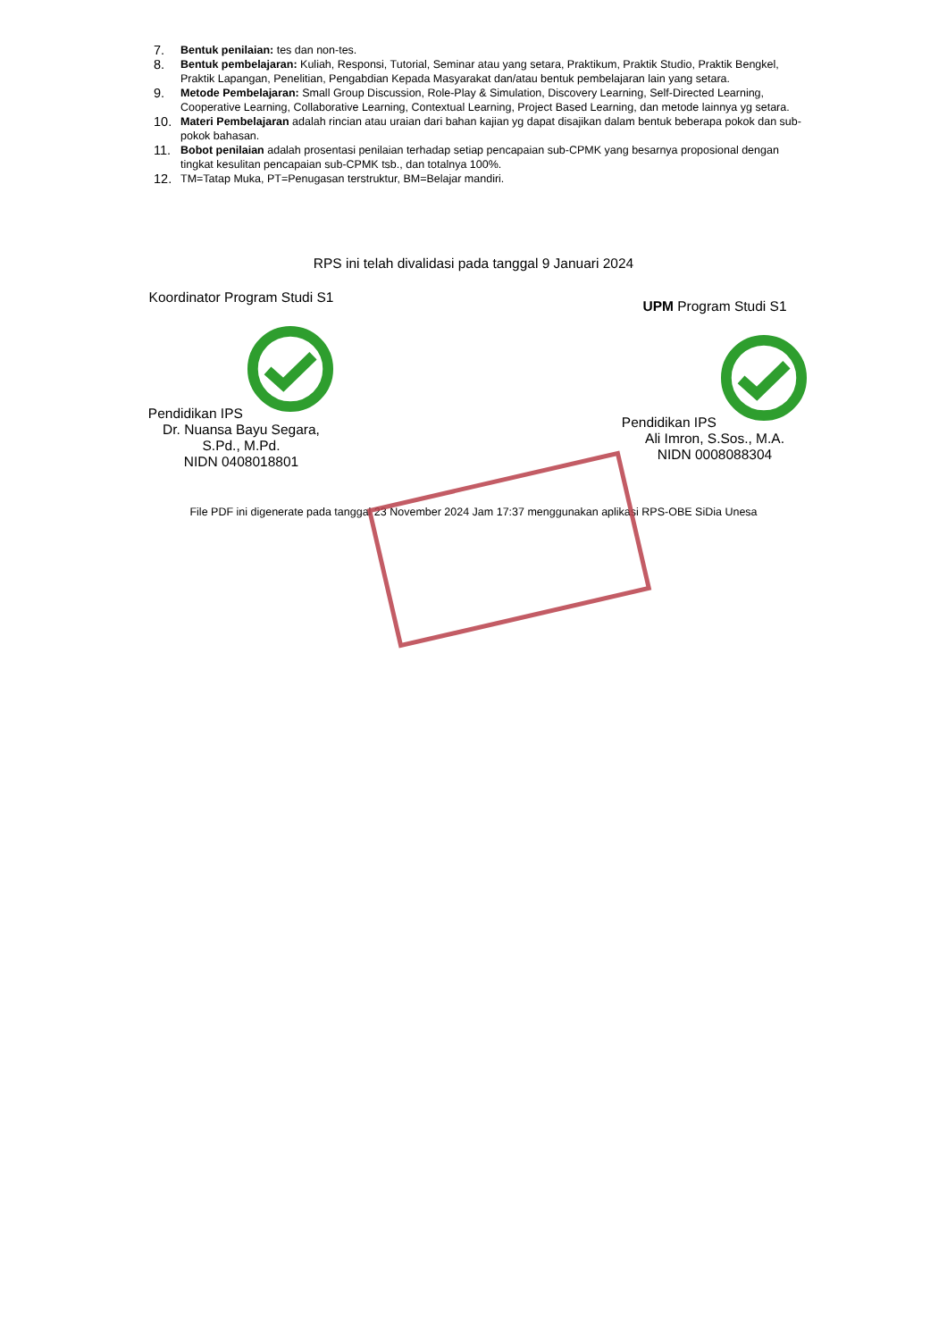7. Bentuk penilaian: tes dan non-tes.
8. Bentuk pembelajaran: Kuliah, Responsi, Tutorial, Seminar atau yang setara, Praktikum, Praktik Studio, Praktik Bengkel, Praktik Lapangan, Penelitian, Pengabdian Kepada Masyarakat dan/atau bentuk pembelajaran lain yang setara.
9. Metode Pembelajaran: Small Group Discussion, Role-Play & Simulation, Discovery Learning, Self-Directed Learning, Cooperative Learning, Collaborative Learning, Contextual Learning, Project Based Learning, dan metode lainnya yg setara.
10. Materi Pembelajaran adalah rincian atau uraian dari bahan kajian yg dapat disajikan dalam bentuk beberapa pokok dan sub-pokok bahasan.
11. Bobot penilaian adalah prosentasi penilaian terhadap setiap pencapaian sub-CPMK yang besarnya proposional dengan tingkat kesulitan pencapaian sub-CPMK tsb., dan totalnya 100%.
12. TM=Tatap Muka, PT=Penugasan terstruktur, BM=Belajar mandiri.
RPS ini telah divalidasi pada tanggal 9 Januari 2024
Koordinator Program Studi S1
Pendidikan IPS
Dr. Nuansa Bayu Segara,
S.Pd., M.Pd.
NIDN 0408018801
UPM Program Studi S1
Pendidikan IPS
Ali Imron, S.Sos., M.A.
NIDN 0008088304
File PDF ini digenerate pada tanggal 23 November 2024 Jam 17:37 menggunakan aplikasi RPS-OBE SiDia Unesa